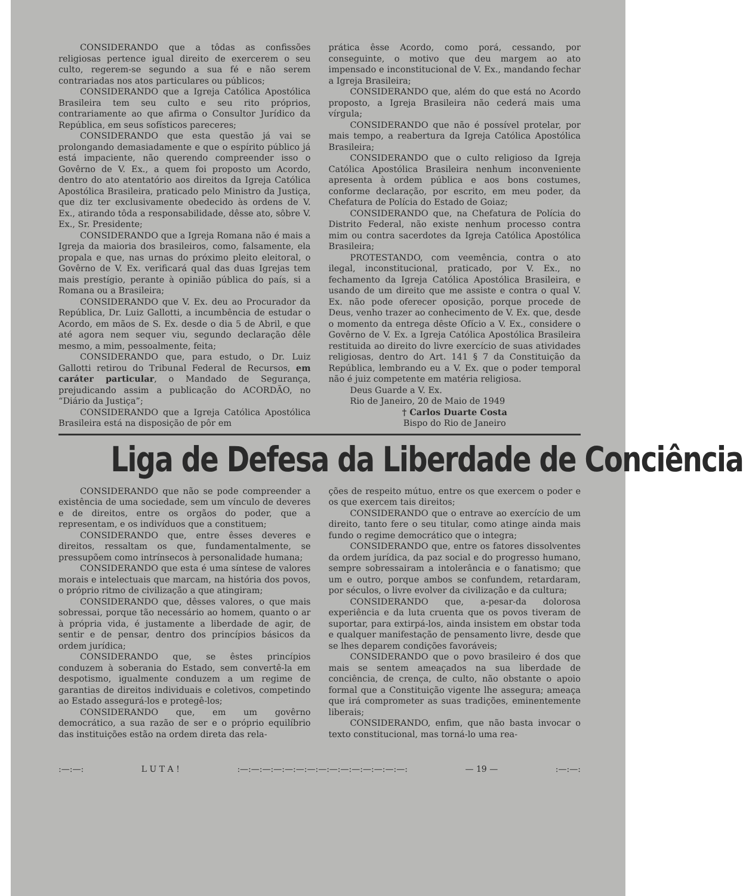CONSIDERANDO que a tôdas as confissões religiosas pertence igual direito de exercerem o seu culto, regerem-se segundo a sua fé e não serem contrariadas nos atos particulares ou públicos;
CONSIDERANDO que a Igreja Católica Apostólica Brasileira tem seu culto e seu rito próprios, contrariamente ao que afirma o Consultor Jurídico da República, em seus sofísticos pareceres;
CONSIDERANDO que esta questão já vai se prolongando demasiadamente e que o espírito público já está impaciente, não querendo compreender isso o Govêrno de V. Ex., a quem foi proposto um Acordo, dentro do ato atentatório aos direitos da Igreja Católica Apostólica Brasileira, praticado pelo Ministro da Justiça, que diz ter exclusivamente obedecido às ordens de V. Ex., atirando tôda a responsabilidade, dêsse ato, sôbre V. Ex., Sr. Presidente;
CONSIDERANDO que a Igreja Romana não é mais a Igreja da maioria dos brasileiros, como, falsamente, ela propala e que, nas urnas do próximo pleito eleitoral, o Govêrno de V. Ex. verificará qual das duas Igrejas tem mais prestígio, perante à opinião pública do país, si a Romana ou a Brasileira;
CONSIDERANDO que V. Ex. deu ao Procurador da República, Dr. Luiz Gallotti, a incumbência de estudar o Acordo, em mãos de S. Ex. desde o dia 5 de Abril, e que até agora nem sequer viu, segundo declaração dêle mesmo, a mim, pessoalmente, feita;
CONSIDERANDO que, para estudo, o Dr. Luiz Gallotti retirou do Tribunal Federal de Recursos, em caráter particular, o Mandado de Segurança, prejudicando assim a publicação do ACORDÃO, no “Diário da Justiça”;
CONSIDERANDO que a Igreja Católica Apostólica Brasileira está na disposição de pôr em
prática êsse Acordo, como porá, cessando, por conseguinte, o motivo que deu margem ao ato impensado e inconstitucional de V. Ex., mandando fechar a Igreja Brasileira;
CONSIDERANDO que, além do que está no Acordo proposto, a Igreja Brasileira não cederá mais uma vírgula;
CONSIDERANDO que não é possível protelar, por mais tempo, a reabertura da Igreja Católica Apostólica Brasileira;
CONSIDERANDO que o culto religioso da Igreja Católica Apostólica Brasileira nenhum inconveniente apresenta à ordem pública e aos bons costumes, conforme declaração, por escrito, em meu poder, da Chefatura de Polícia do Estado de Goiaz;
CONSIDERANDO que, na Chefatura de Polícia do Distrito Federal, não existe nenhum processo contra mim ou contra sacerdotes da Igreja Católica Apostólica Brasileira;
PROTESTANDO, com veemência, contra o ato ilegal, inconstitucional, praticado, por V. Ex., no fechamento da Igreja Católica Apostólica Brasileira, e usando de um direito que me assiste e contra o qual V. Ex. não pode oferecer oposição, porque procede de Deus, venho trazer ao conhecimento de V. Ex. que, desde o momento da entrega dêste Ofício a V. Ex., considere o Govêrno de V. Ex. a Igreja Católica Apostólica Brasileira restituida ao direito do livre exercício de suas atividades religiosas, dentro do Art. 141 § 7 da Constituição da República, lembrando eu a V. Ex. que o poder temporal não é juiz competente em matéria religiosa.
Deus Guarde a V. Ex.
Rio de Janeiro, 20 de Maio de 1949
† Carlos Duarte Costa
Bispo do Rio de Janeiro
Liga de Defesa da Liberdade de Conciência
CONSIDERANDO que não se pode compreender a existência de uma sociedade, sem um vínculo de deveres e de direitos, entre os orgãos do poder, que a representam, e os indivíduos que a constituem;
CONSIDERANDO que, entre êsses deveres e direitos, ressaltam os que, fundamentalmente, se pressupõem como intrínsecos à personalidade humana;
CONSIDERANDO que esta é uma síntese de valores morais e intelectuais que marcam, na história dos povos, o próprio ritmo de civilização a que atingiram;
CONSIDERANDO que, dêsses valores, o que mais sobressai, porque tão necessário ao homem, quanto o ar à própria vida, é justamente a liberdade de agir, de sentir e de pensar, dentro dos princípios básicos da ordem jurídica;
CONSIDERANDO que, se êstes princípios conduzem à soberania do Estado, sem convertê-la em despotismo, igualmente conduzem a um regime de garantias de direitos individuais e coletivos, competindo ao Estado assegurá-los e protegê-los;
CONSIDERANDO que, em um govêrno democrático, a sua razão de ser e o próprio equilíbrio das instituições estão na ordem direta das rela-
ções de respeito mútuo, entre os que exercem o poder e os que exercem tais direitos;
CONSIDERANDO que o entrave ao exercício de um direito, tanto fere o seu titular, como atinge ainda mais fundo o regime democrático que o integra;
CONSIDERANDO que, entre os fatores dissolventes da ordem jurídica, da paz social e do progresso humano, sempre sobressairam a intolerância e o fanatismo; que um e outro, porque ambos se confundem, retardaram, por séculos, o livre evolver da civilização e da cultura;
CONSIDERANDO que, a-pesar-da dolorosa experiência e da luta cruenta que os povos tiveram de suportar, para extirpá-los, ainda insistem em obstar toda e qualquer manifestação de pensamento livre, desde que se lhes deparem condições favoráveis;
CONSIDERANDO que o povo brasileiro é dos que mais se sentem ameaçados na sua liberdade de conciência, de crença, de culto, não obstante o apoio formal que a Constituição vigente lhe assegura; ameaça que irá comprometer as suas tradições, eminentemente liberais;
CONSIDERANDO, enfim, que não basta invocar o texto constitucional, mas torná-lo uma rea-
:—:—: L U T A ! :—:—:—:—:—:—:—:—:—:—:—:—:—:—:—: — 19 — :—:—: